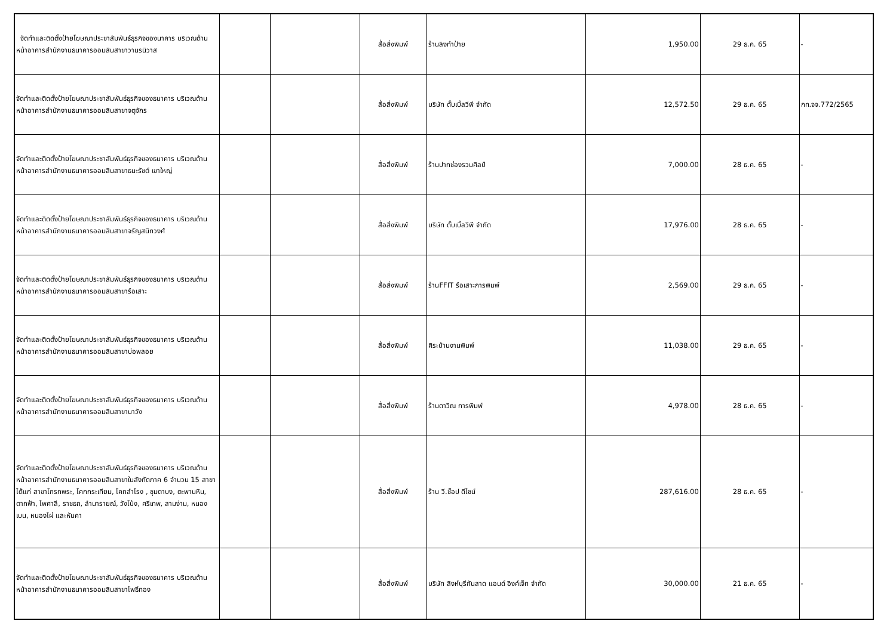| จัดทำและติดตั้งป้ายโฆษณาประชาสัมพันธ์ธุรกิจของนาคาร บริเวณด้านหน้าอาคารสำนักงานธนาคารออมสินสาขาวานรนิวาส | | | สื่อสิ่งพิมพ์ | ร้านลิงทำป้าย | 1,950.00 | 29 ธ.ค. 65 | - |
| จัดทำและติดตั้งป้ายโฆษณาประชาสัมพันธ์ธุรกิจของธนาคาร บริเวณด้านหน้าอาคารสำนักงานธนาคารออมสินสาขาจตุจักร | | | สื่อสิ่งพิมพ์ | บริษัท ดั๊บเบิ้ลวีพี จำกัด | 12,572.50 | 29 ธ.ค. 65 | กท.จจ.772/2565 |
| จัดทำและติดตั้งป้ายโฆษณาประชาสัมพันธ์ธุรกิจของธนาคาร บริเวณด้านหน้าอาคารสำนักงานธนาคารออมสินสาขาธนะรัชต์ เขาใหญ่ | | | สื่อสิ่งพิมพ์ | ร้านปากช่องรวมศิลป์ | 7,000.00 | 28 ธ.ค. 65 | - |
| จัดทำและติดตั้งป้ายโฆษณาประชาสัมพันธ์ธุรกิจของธนาคาร บริเวณด้านหน้าอาคารสำนักงานธนาคารออมสินสาขาจรัญสนิทวงศ์ | | | สื่อสิ่งพิมพ์ | บริษัท ดั๊บเบิ้ลวีพี จำกัด | 17,976.00 | 28 ธ.ค. 65 | - |
| จัดทำและติดตั้งป้ายโฆษณาประชาสัมพันธ์ธุรกิจของธนาคาร บริเวณด้านหน้าอาคารสำนักงานธนาคารออมสินสาขารือเสาะ | | | สื่อสิ่งพิมพ์ | ร้านFFIT รือเสาะการพิมพ์ | 2,569.00 | 29 ธ.ค. 65 | - |
| จัดทำและติดตั้งป้ายโฆษณาประชาสัมพันธ์ธุรกิจของธนาคาร บริเวณด้านหน้าอาคารสำนักงานธนาคารออมสินสาขาบ่อพลอย | | | สื่อสิ่งพิมพ์ | ศิระบ้านงานพิมพ์ | 11,038.00 | 29 ธ.ค. 65 | - |
| จัดทำและติดตั้งป้ายโฆษณาประชาสัมพันธ์ธุรกิจของธนาคาร บริเวณด้านหน้าอาคารสำนักงานธนาคารออมสินสาขานาวัง | | | สื่อสิ่งพิมพ์ | ร้านดาวิณ การพิมพ์ | 4,978.00 | 28 ธ.ค. 65 | - |
| จัดทำและติดตั้งป้ายโฆษณาประชาสัมพันธ์ธุรกิจของธนาคาร บริเวณด้านหน้าอาคารสำนักงานธนาคารออมสินสาขาในสังกัดภาค 6 จำนวน 15 สาขา ได้แก่ สาขาโกรกพระ, โคกกระเทียม, โคกสำโรง , ชุมตาบง, ตะพานหิน, ตากฟ้า, ไพศาลี, ราชธถ, ลำนารายณ์, วังโป่ง, ศรีเทพ, สามง่าม, หนองเบน, หนองไผ่ และหันคา | | | สื่อสิ่งพิมพ์ | ร้าน วี.ช็อป ดีไซน์ | 287,616.00 | 28 ธ.ค. 65 | - |
| จัดทำและติดตั้งป้ายโฆษณาประชาสัมพันธ์ธุรกิจของธนาคาร บริเวณด้านหน้าอาคารสำนักงานธนาคารออมสินสาขาโพธิ์ทอง | | | สื่อสิ่งพิมพ์ | บริษัท สิงห์บุรีกันสาด แอนด์ อิงค์เจ็ท จำกัด | 30,000.00 | 21 ธ.ค. 65 | - |